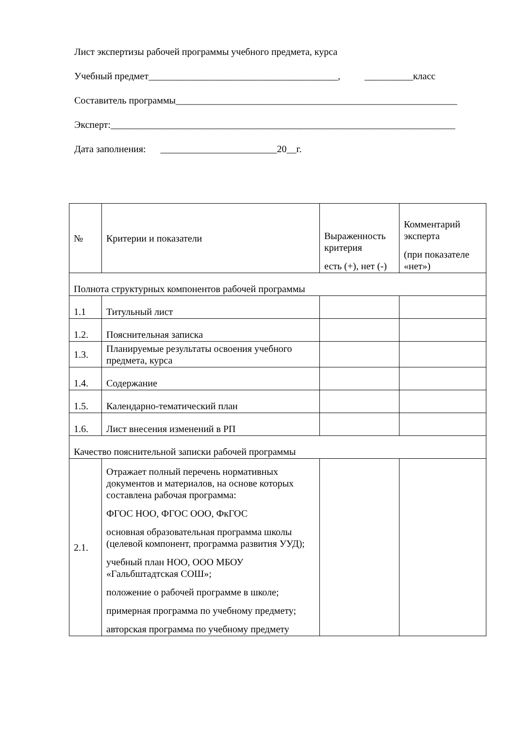Лист экспертизы рабочей программы учебного предмета, курса
Учебный предмет_______________________________________, __________класс
Составитель программы__________________________________________________________
Эксперт:_______________________________________________________________________
Дата заполнения: ________________________20__г.
| № | Критерии и показатели | Выраженность критерия есть (+), нет (-) | Комментарий эксперта (при показателе «нет») |
| Полнота структурных компонентов рабочей программы | | | |
| 1.1 | Титульный лист | | |
| 1.2. | Пояснительная записка | | |
| 1.3. | Планируемые результаты освоения учебного предмета, курса | | |
| 1.4. | Содержание | | |
| 1.5. | Календарно-тематический план | | |
| 1.6. | Лист внесения изменений в РП | | |
| Качество пояснительной записки рабочей программы | | | |
| 2.1. | Отражает полный перечень нормативных документов и материалов, на основе которых составлена рабочая программа: ФГОС НОО, ФГОС ООО, ФкГОС основная образовательная программа школы (целевой компонент, программа развития УУД); учебный план НОО, ООО МБОУ «Гальбштадтская СОШ»; положение о рабочей программе в школе; примерная программа по учебному предмету; авторская программа по учебному предмету | | |